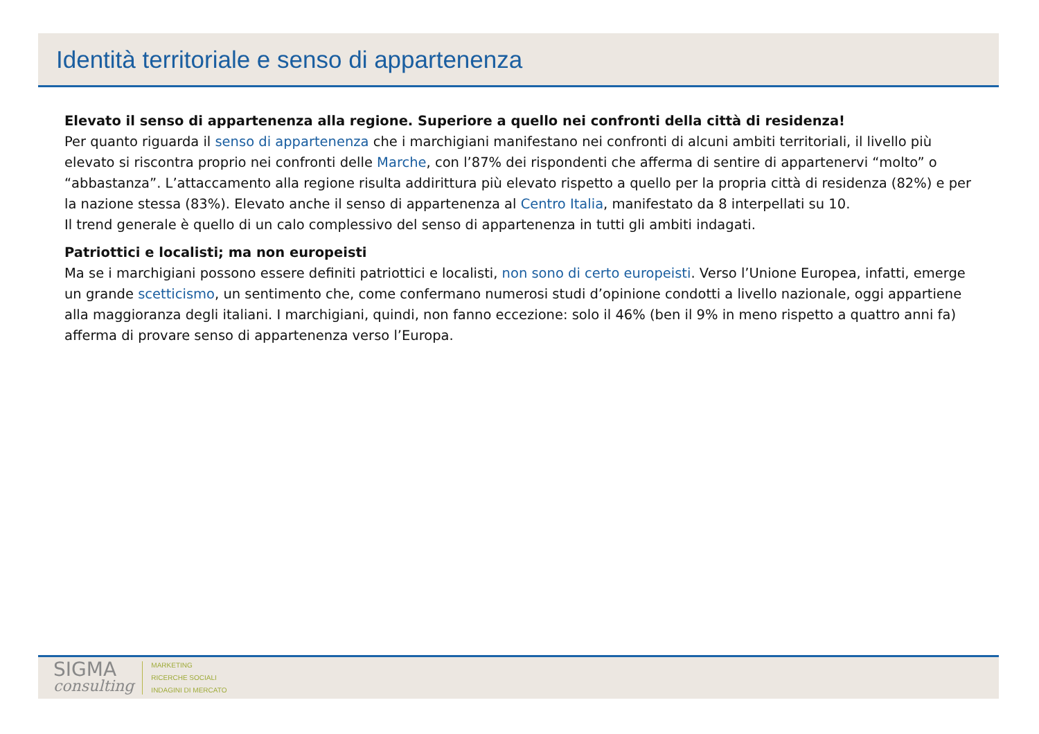Identità territoriale e senso di appartenenza
Elevato il senso di appartenenza alla regione. Superiore a quello nei confronti della città di residenza!
Per quanto riguarda il senso di appartenenza che i marchigiani manifestano nei confronti di alcuni ambiti territoriali, il livello più elevato si riscontra proprio nei confronti delle Marche, con l’87% dei rispondenti che afferma di sentire di appartenervi “molto” o “abbastanza”. L’attaccamento alla regione risulta addirittura più elevato rispetto a quello per la propria città di residenza (82%) e per la nazione stessa (83%). Elevato anche il senso di appartenenza al Centro Italia, manifestato da 8 interpellati su 10.
Il trend generale è quello di un calo complessivo del senso di appartenenza in tutti gli ambiti indagati.
Patriottici e localisti; ma non europeisti
Ma se i marchigiani possono essere definiti patriottici e localisti, non sono di certo europeisti. Verso l’Unione Europea, infatti, emerge un grande scetticismo, un sentimento che, come confermano numerosi studi d’opinione condotti a livello nazionale, oggi appartiene alla maggioranza degli italiani. I marchigiani, quindi, non fanno eccezione: solo il 46% (ben il 9% in meno rispetto a quattro anni fa) afferma di provare senso di appartenenza verso l’Europa.
SIGMA
consulting
MARKETING
RICERCHE SOCIALI
INDAGINI DI MERCATO